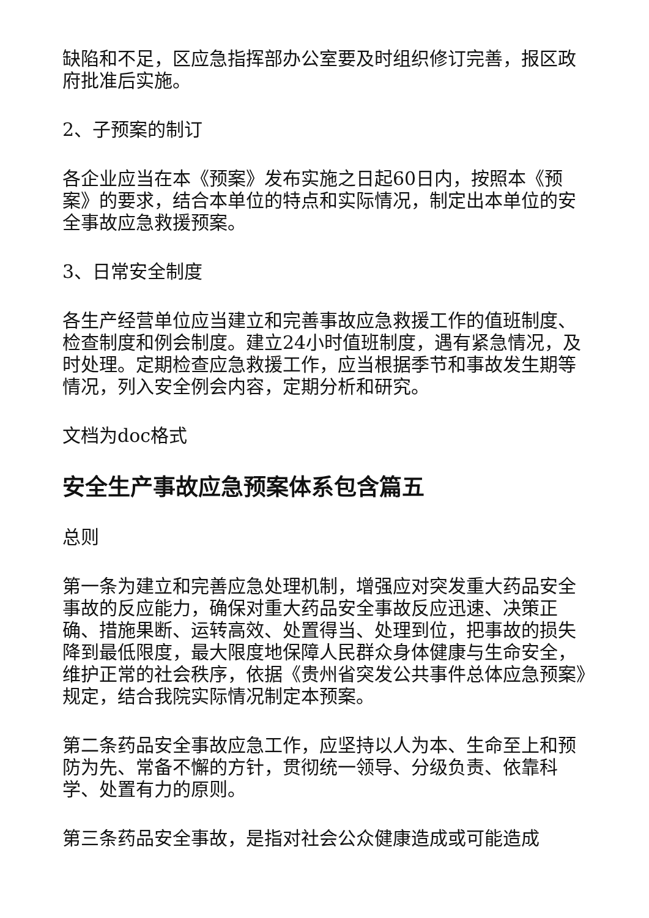缺陷和不足，区应急指挥部办公室要及时组织修订完善，报区政府批准后实施。
2、子预案的制订
各企业应当在本《预案》发布实施之日起60日内，按照本《预案》的要求，结合本单位的特点和实际情况，制定出本单位的安全事故应急救援预案。
3、日常安全制度
各生产经营单位应当建立和完善事故应急救援工作的值班制度、检查制度和例会制度。建立24小时值班制度，遇有紧急情况，及时处理。定期检查应急救援工作，应当根据季节和事故发生期等情况，列入安全例会内容，定期分析和研究。
文档为doc格式
安全生产事故应急预案体系包含篇五
总则
第一条为建立和完善应急处理机制，增强应对突发重大药品安全事故的反应能力，确保对重大药品安全事故反应迅速、决策正确、措施果断、运转高效、处置得当、处理到位，把事故的损失降到最低限度，最大限度地保障人民群众身体健康与生命安全，维护正常的社会秩序，依据《贵州省突发公共事件总体应急预案》规定，结合我院实际情况制定本预案。
第二条药品安全事故应急工作，应坚持以人为本、生命至上和预防为先、常备不懈的方针，贯彻统一领导、分级负责、依靠科学、处置有力的原则。
第三条药品安全事故，是指对社会公众健康造成或可能造成